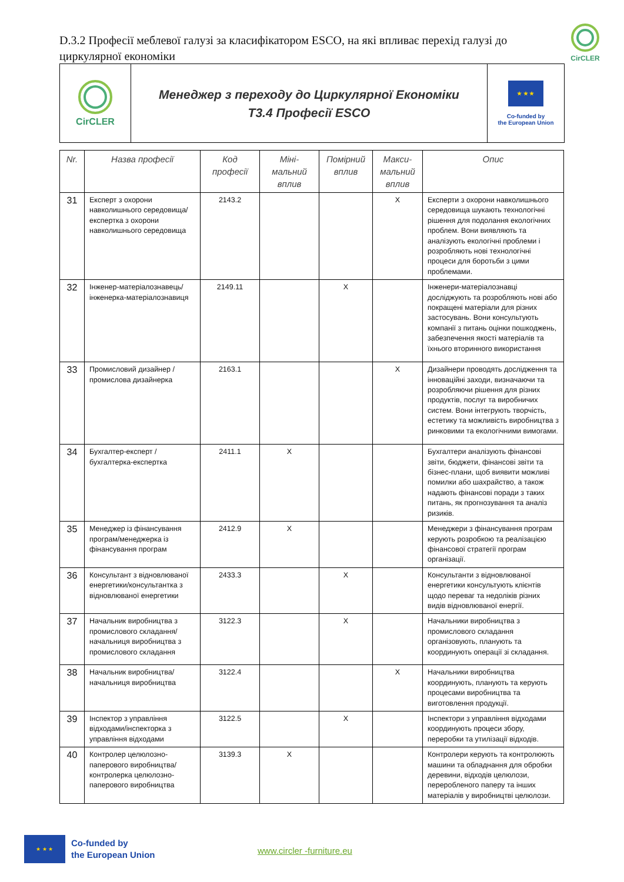D.3.2 Професії меблевої галузі за класифікатором ESCO, на які впливає перехід галузі до циркулярної економіки
CirCLER
CirCLER
Менеджер з переходу до Циркулярної Економіки
Т3.4 Професії ESCO
★ ★ ★
Co-funded by
the European Union
| Nr. | Назва професії | Код професії | Міні-мальний вплив | Помірний вплив | Макси-мальний вплив | Опис |
| --- | --- | --- | --- | --- | --- | --- |
| 31 | Експерт з охорони навколишнього середовища/експертка з охорони навколишнього середовища | 2143.2 | | | X | Експерти з охорони навколишнього середовища шукають технологічні рішення для подолання екологічних проблем. Вони виявляють та аналізують екологічні проблеми і розробляють нові технологічні процеси для боротьби з цими проблемами. |
| 32 | Інженер-матеріалознавець/інженерка-матеріалознавиця | 2149.11 | | X | | Інженери-матеріалознавці досліджують та розробляють нові або покращені матеріали для різних застосувань. Вони консультують компанії з питань оцінки пошкоджень, забезпечення якості матеріалів та їхнього вторинного використання |
| 33 | Промисловий дизайнер /промислова дизайнерка | 2163.1 | | | X | Дизайнери проводять дослідження та інноваційні заходи, визначаючи та розробляючи рішення для різних продуктів, послуг та виробничих систем. Вони інтегрують творчість, естетику та можливість виробництва з ринковими та екологічними вимогами. |
| 34 | Бухгалтер-експерт /бухгалтерка-експертка | 2411.1 | X | | | Бухгалтери аналізують фінансові звіти, бюджети, фінансові звіти та бізнес-плани, щоб виявити можливі помилки або шахрайство, а також надають фінансові поради з таких питань, як прогнозування та аналіз ризиків. |
| 35 | Менеджер із фінансування програм/менеджерка із фінансування програм | 2412.9 | X | | | Менеджери з фінансування програм керують розробкою та реалізацією фінансової стратегії програм організації. |
| 36 | Консультант з відновлюваної енергетики/консультантка з відновлюваної енергетики | 2433.3 | | X | | Консультанти з відновлюваної енергетики консультують клієнтів щодо переваг та недоліків різних видів відновлюваної енергії. |
| 37 | Начальник виробництва з промислового складання/начальниця виробництва з промислового складання | 3122.3 | | X | | Начальники виробництва з промислового складання організовують, планують та координують операції зі складання. |
| 38 | Начальник виробництва/начальниця виробництва | 3122.4 | | | X | Начальники виробництва координують, планують та керують процесами виробництва та виготовлення продукції. |
| 39 | Інспектор з управління відходами/інспекторка з управління відходами | 3122.5 | | X | | Інспектори з управління відходами координують процеси збору, переробки та утилізації відходів. |
| 40 | Контролер целюлозно-паперового виробництва/контролерка целюлозно-паперового виробництва | 3139.3 | X | | | Контролери керують та контролюють машини та обладнання для обробки деревини, відходів целюлози, переробленого паперу та інших матеріалів у виробництві целюлози. |
★ ★ ★
Co-funded by
the European Union
www.circler -furniture.eu